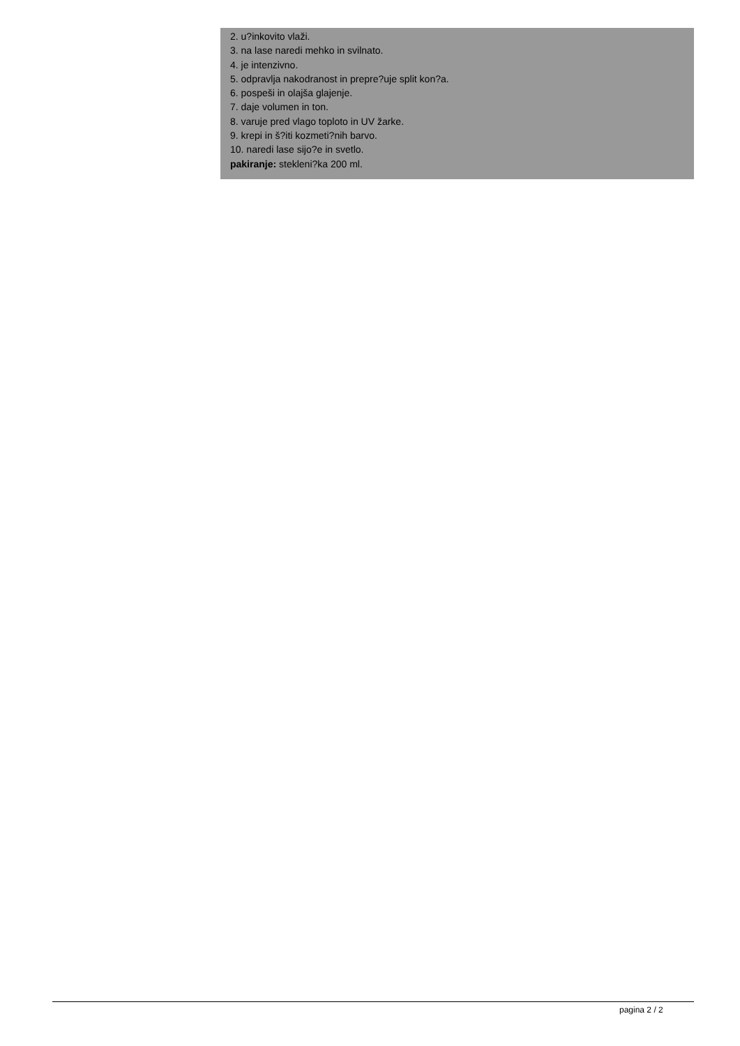2. u?inkovito vlaži.
3. na lase naredi mehko in svilnato.
4. je intenzivno.
5. odpravlja nakodranost in prepre?uje split kon?a.
6. pospeši in olajša glajenje.
7. daje volumen in ton.
8. varuje pred vlago toploto in UV žarke.
9. krepi in š?iti kozmeti?nih barvo.
10. naredi lase sijo?e in svetlo.
pakiranje: stekleni?ka 200 ml.
pagina 2 / 2